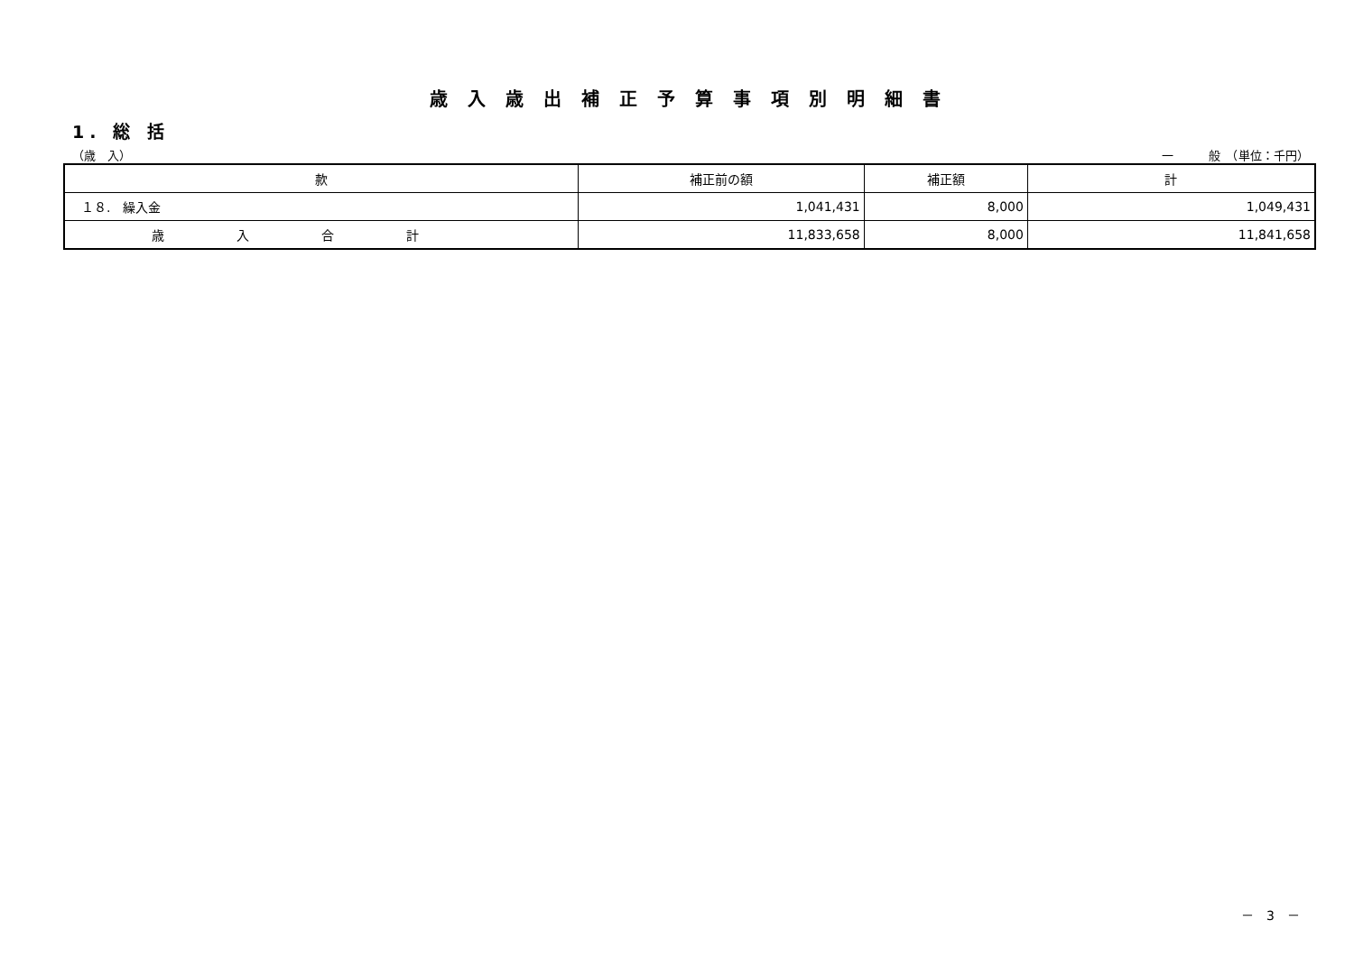歳入歳出補正予算事項別明細書
1. 総 括
（歳　入） 一　　　般　（単位：千円）
| 款 | 補正前の額 | 補正額 | 計 |
| --- | --- | --- | --- |
| １８. 繰入金 | 1,041,431 | 8,000 | 1,049,431 |
| 歳入合計 | 11,833,658 | 8,000 | 11,841,658 |
－　3　－